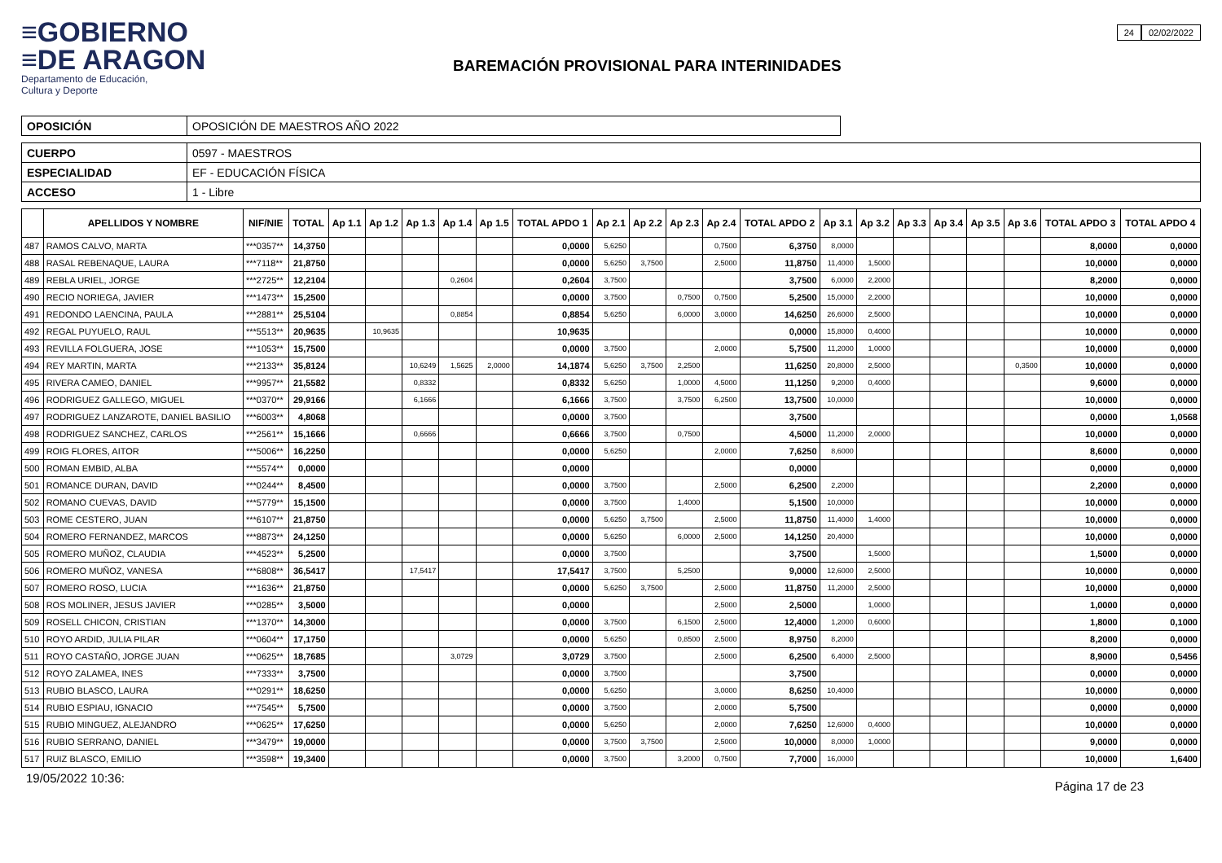≡GOBIERNO
≡DE ARAGON
Departamento de Educación,
Cultura y Deporte
BAREMACIÓN PROVISIONAL PARA INTERINIDADES
24 02/02/2022
| OPOSICIÓN | OPOSICIÓN DE MAESTROS AÑO 2022 |
| CUERPO | 0597 - MAESTROS |
| ESPECIALIDAD | EF - EDUCACIÓN FÍSICA |
| ACCESO | 1 - Libre |
| | APELLIDOS Y NOMBRE | NIF/NIE | TOTAL | Ap 1.1 | Ap 1.2 | Ap 1.3 | Ap 1.4 | Ap 1.5 | TOTAL APDO 1 | Ap 2.1 | Ap 2.2 | Ap 2.3 | Ap 2.4 | TOTAL APDO 2 | Ap 3.1 | Ap 3.2 | Ap 3.3 | Ap 3.4 | Ap 3.5 | Ap 3.6 | TOTAL APDO 3 | TOTAL APDO 4 |
| --- | --- | --- | --- | --- | --- | --- | --- | --- | --- | --- | --- | --- | --- | --- | --- | --- | --- | --- | --- | --- | --- | --- |
| 487 | RAMOS CALVO, MARTA | ***0357** | 14,3750 | | | | | | 0,0000 | 5,6250 | | | 0,7500 | 6,3750 | 8,0000 | | | | | | 8,0000 | 0,0000 |
| 488 | RASAL REBENAQUE, LAURA | ***7118** | 21,8750 | | | | | | 0,0000 | 5,6250 | 3,7500 | | 2,5000 | 11,8750 | 11,4000 | 1,5000 | | | | | 10,0000 | 0,0000 |
| 489 | REBLA URIEL, JORGE | ***2725** | 12,2104 | | | | 0,2604 | | 0,2604 | 3,7500 | | | | 3,7500 | 6,0000 | 2,2000 | | | | | 8,2000 | 0,0000 |
| 490 | RECIO NORIEGA, JAVIER | ***1473** | 15,2500 | | | | | | 0,0000 | 3,7500 | | 0,7500 | 0,7500 | 5,2500 | 15,0000 | 2,2000 | | | | | 10,0000 | 0,0000 |
| 491 | REDONDO LAENCINA, PAULA | ***2881** | 25,5104 | | | | 0,8854 | | 0,8854 | 5,6250 | | 6,0000 | 3,0000 | 14,6250 | 26,6000 | 2,5000 | | | | | 10,0000 | 0,0000 |
| 492 | REGAL PUYUELO, RAUL | ***5513** | 20,9635 | | 10,9635 | | | | 10,9635 | | | | | 0,0000 | 15,8000 | 0,4000 | | | | | 10,0000 | 0,0000 |
| 493 | REVILLA FOLGUERA, JOSE | ***1053** | 15,7500 | | | | | | 0,0000 | 3,7500 | | | 2,0000 | 5,7500 | 11,2000 | 1,0000 | | | | | 10,0000 | 0,0000 |
| 494 | REY MARTIN, MARTA | ***2133** | 35,8124 | | | 10,6249 | 1,5625 | 2,0000 | 14,1874 | 5,6250 | 3,7500 | 2,2500 | | 11,6250 | 20,8000 | 2,5000 | | | | 0,3500 | 10,0000 | 0,0000 |
| 495 | RIVERA CAMEO, DANIEL | ***9957** | 21,5582 | | | 0,8332 | | | 0,8332 | 5,6250 | | 1,0000 | 4,5000 | 11,1250 | 9,2000 | 0,4000 | | | | | 9,6000 | 0,0000 |
| 496 | RODRIGUEZ GALLEGO, MIGUEL | ***0370** | 29,9166 | | | 6,1666 | | | 6,1666 | 3,7500 | | 3,7500 | 6,2500 | 13,7500 | 10,0000 | | | | | | 10,0000 | 0,0000 |
| 497 | RODRIGUEZ LANZAROTE, DANIEL BASILIO | ***6003** | 4,8068 | | | | | | 0,0000 | 3,7500 | | | | 3,7500 | | | | | | | 0,0000 | 1,0568 |
| 498 | RODRIGUEZ SANCHEZ, CARLOS | ***2561** | 15,1666 | | | 0,6666 | | | 0,6666 | 3,7500 | | 0,7500 | | 4,5000 | 11,2000 | 2,0000 | | | | | 10,0000 | 0,0000 |
| 499 | ROIG FLORES, AITOR | ***5006** | 16,2250 | | | | | | 0,0000 | 5,6250 | | | 2,0000 | 7,6250 | 8,6000 | | | | | | 8,6000 | 0,0000 |
| 500 | ROMAN EMBID, ALBA | ***5574** | 0,0000 | | | | | | 0,0000 | | | | | 0,0000 | | | | | | | 0,0000 | 0,0000 |
| 501 | ROMANCE DURAN, DAVID | ***0244** | 8,4500 | | | | | | 0,0000 | 3,7500 | | | 2,5000 | 6,2500 | 2,2000 | | | | | | 2,2000 | 0,0000 |
| 502 | ROMANO CUEVAS, DAVID | ***5779** | 15,1500 | | | | | | 0,0000 | 3,7500 | | 1,4000 | | 5,1500 | 10,0000 | | | | | | 10,0000 | 0,0000 |
| 503 | ROME CESTERO, JUAN | ***6107** | 21,8750 | | | | | | 0,0000 | 5,6250 | 3,7500 | | 2,5000 | 11,8750 | 11,4000 | 1,4000 | | | | | 10,0000 | 0,0000 |
| 504 | ROMERO FERNANDEZ, MARCOS | ***8873** | 24,1250 | | | | | | 0,0000 | 5,6250 | | 6,0000 | 2,5000 | 14,1250 | 20,4000 | | | | | | 10,0000 | 0,0000 |
| 505 | ROMERO MUÑOZ, CLAUDIA | ***4523** | 5,2500 | | | | | | 0,0000 | 3,7500 | | | | 3,7500 | | 1,5000 | | | | | 1,5000 | 0,0000 |
| 506 | ROMERO MUÑOZ, VANESA | ***6808** | 36,5417 | | | 17,5417 | | | 17,5417 | 3,7500 | | 5,2500 | | 9,0000 | 12,6000 | 2,5000 | | | | | 10,0000 | 0,0000 |
| 507 | ROMERO ROSO, LUCIA | ***1636** | 21,8750 | | | | | | 0,0000 | 5,6250 | 3,7500 | | 2,5000 | 11,8750 | 11,2000 | 2,5000 | | | | | 10,0000 | 0,0000 |
| 508 | ROS MOLINER, JESUS JAVIER | ***0285** | 3,5000 | | | | | | 0,0000 | | | | 2,5000 | 2,5000 | | 1,0000 | | | | | 1,0000 | 0,0000 |
| 509 | ROSELL CHICON, CRISTIAN | ***1370** | 14,3000 | | | | | | 0,0000 | 3,7500 | | 6,1500 | 2,5000 | 12,4000 | 1,2000 | 0,6000 | | | | | 1,8000 | 0,1000 |
| 510 | ROYO ARDID, JULIA PILAR | ***0604** | 17,1750 | | | | | | 0,0000 | 5,6250 | | 0,8500 | 2,5000 | 8,9750 | 8,2000 | | | | | | 8,2000 | 0,0000 |
| 511 | ROYO CASTAÑO, JORGE JUAN | ***0625** | 18,7685 | | | | 3,0729 | | 3,0729 | 3,7500 | | | 2,5000 | 6,2500 | 6,4000 | 2,5000 | | | | | 8,9000 | 0,5456 |
| 512 | ROYO ZALAMEA, INES | ***7333** | 3,7500 | | | | | | 0,0000 | 3,7500 | | | | 3,7500 | | | | | | | 0,0000 | 0,0000 |
| 513 | RUBIO BLASCO, LAURA | ***0291** | 18,6250 | | | | | | 0,0000 | 5,6250 | | | 3,0000 | 8,6250 | 10,4000 | | | | | | 10,0000 | 0,0000 |
| 514 | RUBIO ESPIAU, IGNACIO | ***7545** | 5,7500 | | | | | | 0,0000 | 3,7500 | | | 2,0000 | 5,7500 | | | | | | | 0,0000 | 0,0000 |
| 515 | RUBIO MINGUEZ, ALEJANDRO | ***0625** | 17,6250 | | | | | | 0,0000 | 5,6250 | | | 2,0000 | 7,6250 | 12,6000 | 0,4000 | | | | | 10,0000 | 0,0000 |
| 516 | RUBIO SERRANO, DANIEL | ***3479** | 19,0000 | | | | | | 0,0000 | 3,7500 | 3,7500 | | 2,5000 | 10,0000 | 8,0000 | 1,0000 | | | | | 9,0000 | 0,0000 |
| 517 | RUIZ BLASCO, EMILIO | ***3598** | 19,3400 | | | | | | 0,0000 | 3,7500 | | 3,2000 | 0,7500 | 7,7000 | 16,0000 | | | | | | 10,0000 | 1,6400 |
19/05/2022 10:36: Página 17 de 23